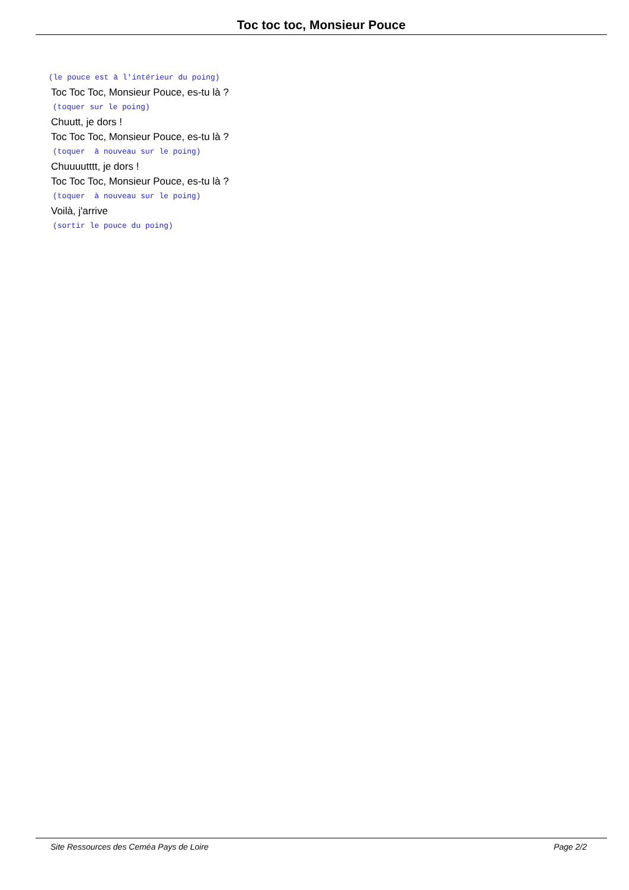Toc toc toc, Monsieur Pouce
(le pouce est à l'intérieur du poing)
Toc Toc Toc, Monsieur Pouce, es-tu là ?
(toquer sur le poing)
Chuutt, je dors !
Toc Toc Toc, Monsieur Pouce, es-tu là ?
(toquer à nouveau sur le poing)
Chuuuutttt, je dors !
Toc Toc Toc, Monsieur Pouce, es-tu là ?
(toquer à nouveau sur le poing)
Voilà, j'arrive
(sortir le pouce du poing)
Site Ressources des Ceméa Pays de Loire Page 2/2